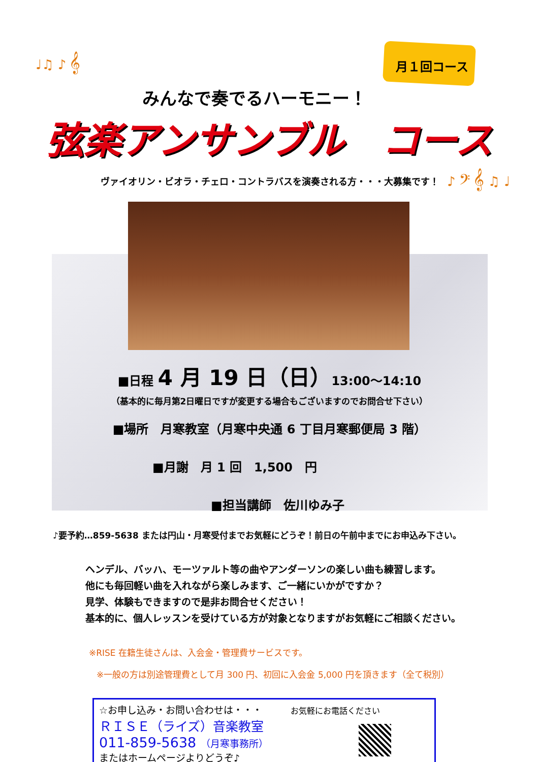♩♫ ♪ 𝄞
♪ 𝄢 𝄞 ♫ ♩
月１回コース
みんなで奏でるハーモニー！
弦楽アンサンブル　コース
ヴァイオリン・ビオラ・チェロ・コントラバスを演奏される方・・・大募集です！
■日程 4 月 19 日（日）13:00〜14:10
（基本的に毎月第2日曜日ですが変更する場合もございますのでお問合せ下さい）
■場所　月寒教室（月寒中央通 6 丁目月寒郵便局 3 階）
■月謝　月 1 回　1,500　円
■担当講師　佐川ゆみ子
♪要予約…859-5638 または円山・月寒受付までお気軽にどうぞ！前日の午前中までにお申込み下さい。
ヘンデル、バッハ、モーツァルト等の曲やアンダーソンの楽しい曲も練習します。
他にも毎回軽い曲を入れながら楽しみます、ご一緒にいかがですか？
見学、体験もできますので是非お問合せください！
基本的に、個人レッスンを受けている方が対象となりますがお気軽にご相談ください。
※RISE 在籍生徒さんは、入会金・管理費サービスです。
※一般の方は別途管理費として月 300 円、初回に入会金 5,000 円を頂きます（全て税別）
☆お申し込み・お問い合わせは・・・ お気軽にお電話ください
ＲＩＳＥ（ライズ）音楽教室
011-859-5638 （月寒事務所）
またはホームページよりどうぞ♪